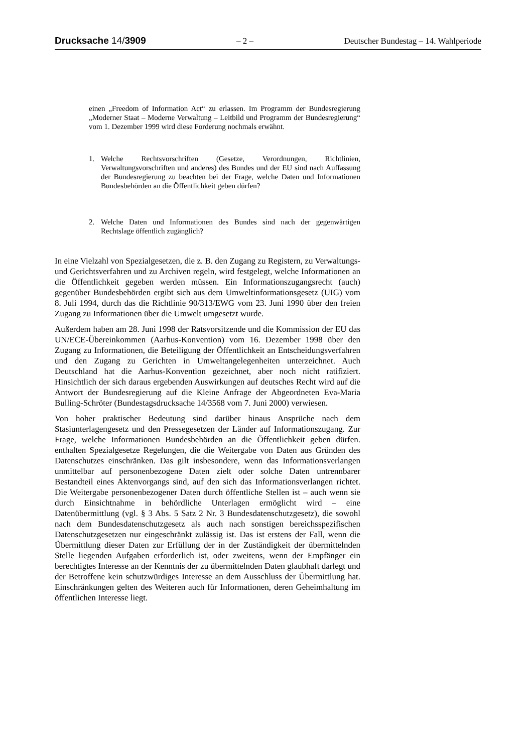Drucksache 14/3909 – 2 – Deutscher Bundestag – 14. Wahlperiode
einen „Freedom of Information Act“ zu erlassen. Im Programm der Bundesregierung „Moderner Staat – Moderne Verwaltung – Leitbild und Programm der Bundesregierung“ vom 1. Dezember 1999 wird diese Forderung nochmals erwähnt.
1. Welche Rechtsvorschriften (Gesetze, Verordnungen, Richtlinien, Verwaltungsvorschriften und anderes) des Bundes und der EU sind nach Auffassung der Bundesregierung zu beachten bei der Frage, welche Daten und Informationen Bundesbehörden an die Öffentlichkeit geben dürfen?
2. Welche Daten und Informationen des Bundes sind nach der gegenwärtigen Rechtslage öffentlich zugänglich?
In eine Vielzahl von Spezialgesetzen, die z. B. den Zugang zu Registern, zu Verwaltungs- und Gerichtsverfahren und zu Archiven regeln, wird festgelegt, welche Informationen an die Öffentlichkeit gegeben werden müssen. Ein Informationszugangsrecht (auch) gegenüber Bundesbehörden ergibt sich aus dem Umweltinformationsgesetz (UIG) vom 8. Juli 1994, durch das die Richtlinie 90/313/EWG vom 23. Juni 1990 über den freien Zugang zu Informationen über die Umwelt umgesetzt wurde.
Außerdem haben am 28. Juni 1998 der Ratsvorsitzende und die Kommission der EU das UN/ECE-Übereinkommen (Aarhus-Konvention) vom 16. Dezember 1998 über den Zugang zu Informationen, die Beteiligung der Öffentlichkeit an Entscheidungsverfahren und den Zugang zu Gerichten in Umweltangelegenheiten unterzeichnet. Auch Deutschland hat die Aarhus-Konvention gezeichnet, aber noch nicht ratifiziert. Hinsichtlich der sich daraus ergebenden Auswirkungen auf deutsches Recht wird auf die Antwort der Bundesregierung auf die Kleine Anfrage der Abgeordneten Eva-Maria Bulling-Schröter (Bundestagsdrucksache 14/3568 vom 7. Juni 2000) verwiesen.
Von hoher praktischer Bedeutung sind darüber hinaus Ansprüche nach dem Stasiunterlagengesetz und den Pressegesetzen der Länder auf Informationszugang. Zur Frage, welche Informationen Bundesbehörden an die Öffentlichkeit geben dürfen. enthalten Spezialgesetze Regelungen, die die Weitergabe von Daten aus Gründen des Datenschutzes einschränken. Das gilt insbesondere, wenn das Informationsverlangen unmittelbar auf personenbezogene Daten zielt oder solche Daten untrennbarer Bestandteil eines Aktenvorgangs sind, auf den sich das Informationsverlangen richtet. Die Weitergabe personenbezogener Daten durch öffentliche Stellen ist – auch wenn sie durch Einsichtnahme in behördliche Unterlagen ermöglicht wird – eine Datenübermittlung (vgl. § 3 Abs. 5 Satz 2 Nr. 3 Bundesdatenschutzgesetz), die sowohl nach dem Bundesdatenschutzgesetz als auch nach sonstigen bereichsspezifischen Datenschutzgesetzen nur eingeschränkt zulässig ist. Das ist erstens der Fall, wenn die Übermittlung dieser Daten zur Erfüllung der in der Zuständigkeit der übermittelnden Stelle liegenden Aufgaben erforderlich ist, oder zweitens, wenn der Empfänger ein berechtigtes Interesse an der Kenntnis der zu übermittelnden Daten glaubhaft darlegt und der Betroffene kein schutzwürdiges Interesse an dem Ausschluss der Übermittlung hat. Einschränkungen gelten des Weiteren auch für Informationen, deren Geheimhaltung im öffentlichen Interesse liegt.